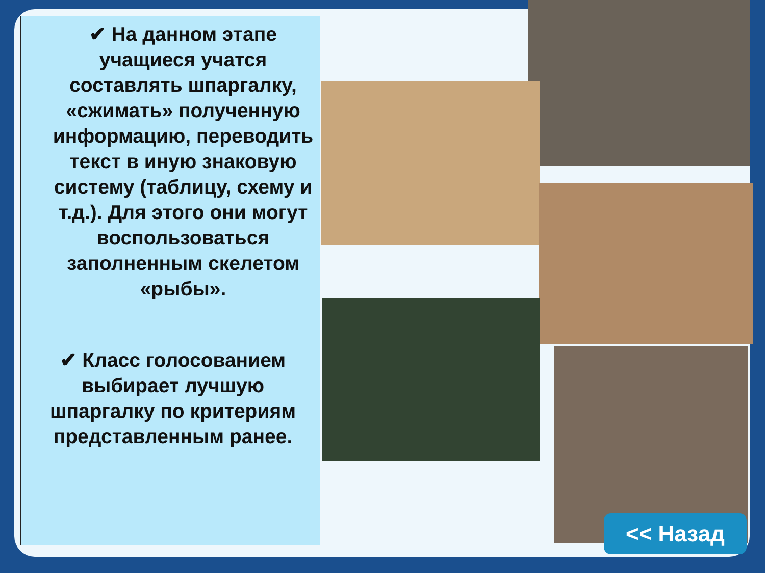✔ На данном этапе учащиеся учатся составлять шпаргалку, «сжимать» полученную информацию, переводить текст в иную знаковую систему (таблицу, схему и т.д.). Для этого они могут воспользоваться заполненным скелетом «рыбы».
✔ Класс голосованием выбирает лучшую шпаргалку по критериям представленным ранее.
<< Назад